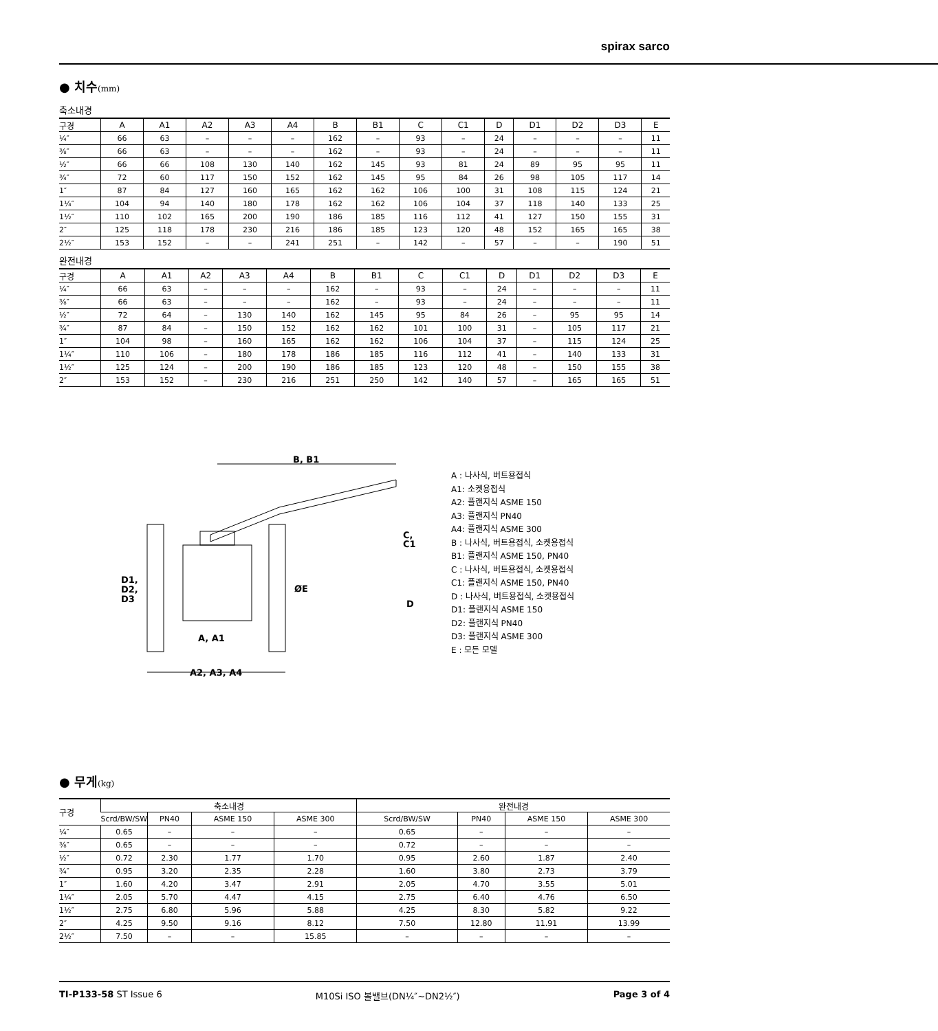spirax sarco
● 치수(mm)
축소내경
| 구경 | A | A1 | A2 | A3 | A4 | B | B1 | C | C1 | D | D1 | D2 | D3 | E |
| --- | --- | --- | --- | --- | --- | --- | --- | --- | --- | --- | --- | --- | --- | --- |
| ¼″ | 66 | 63 | – | – | – | 162 | – | 93 | – | 24 | – | – | – | 11 |
| ⅜″ | 66 | 63 | – | – | – | 162 | – | 93 | – | 24 | – | – | – | 11 |
| ½″ | 66 | 66 | 108 | 130 | 140 | 162 | 145 | 93 | 81 | 24 | 89 | 95 | 95 | 11 |
| ¾″ | 72 | 60 | 117 | 150 | 152 | 162 | 145 | 95 | 84 | 26 | 98 | 105 | 117 | 14 |
| 1″ | 87 | 84 | 127 | 160 | 165 | 162 | 162 | 106 | 100 | 31 | 108 | 115 | 124 | 21 |
| 1¼″ | 104 | 94 | 140 | 180 | 178 | 162 | 162 | 106 | 104 | 37 | 118 | 140 | 133 | 25 |
| 1½″ | 110 | 102 | 165 | 200 | 190 | 186 | 185 | 116 | 112 | 41 | 127 | 150 | 155 | 31 |
| 2″ | 125 | 118 | 178 | 230 | 216 | 186 | 185 | 123 | 120 | 48 | 152 | 165 | 165 | 38 |
| 2½″ | 153 | 152 | – | – | 241 | 251 | – | 142 | – | 57 | – | – | 190 | 51 |
완전내경
| 구경 | A | A1 | A2 | A3 | A4 | B | B1 | C | C1 | D | D1 | D2 | D3 | E |
| --- | --- | --- | --- | --- | --- | --- | --- | --- | --- | --- | --- | --- | --- | --- |
| ¼″ | 66 | 63 | – | – | – | 162 | – | 93 | – | 24 | – | – | – | 11 |
| ⅜″ | 66 | 63 | – | – | – | 162 | – | 93 | – | 24 | – | – | – | 11 |
| ½″ | 72 | 64 | – | 130 | 140 | 162 | 145 | 95 | 84 | 26 | – | 95 | 95 | 14 |
| ¾″ | 87 | 84 | – | 150 | 152 | 162 | 162 | 101 | 100 | 31 | – | 105 | 117 | 21 |
| 1″ | 104 | 98 | – | 160 | 165 | 162 | 162 | 106 | 104 | 37 | – | 115 | 124 | 25 |
| 1¼″ | 110 | 106 | – | 180 | 178 | 186 | 185 | 116 | 112 | 41 | – | 140 | 133 | 31 |
| 1½″ | 125 | 124 | – | 200 | 190 | 186 | 185 | 123 | 120 | 48 | – | 150 | 155 | 38 |
| 2″ | 153 | 152 | – | 230 | 216 | 251 | 250 | 142 | 140 | 57 | – | 165 | 165 | 51 |
B, B1
D1,
D2,
D3
C,
C1
D
ØE
A, A1
A2, A3, A4
A : 나사식, 버트용접식
A1: 소켓용접식
A2: 플랜지식 ASME 150
A3: 플랜지식 PN40
A4: 플랜지식 ASME 300
B : 나사식, 버트용접식, 소켓용접식
B1: 플랜지식 ASME 150, PN40
C : 나사식, 버트용접식, 소켓용접식
C1: 플랜지식 ASME 150, PN40
D : 나사식, 버트용접식, 소켓용접식
D1: 플랜지식 ASME 150
D2: 플랜지식 PN40
D3: 플랜지식 ASME 300
E : 모든 모델
● 무게(kg)
| 구경 | 축소내경 | | | | 완전내경 | | | |
| --- | --- | --- | --- | --- | --- | --- | --- | --- |
| | Scrd/BW/SW | PN40 | ASME 150 | ASME 300 | Scrd/BW/SW | PN40 | ASME 150 | ASME 300 |
| ¼″ | 0.65 | – | – | – | 0.65 | – | – | – |
| ⅜″ | 0.65 | – | – | – | 0.72 | – | – | – |
| ½″ | 0.72 | 2.30 | 1.77 | 1.70 | 0.95 | 2.60 | 1.87 | 2.40 |
| ¾″ | 0.95 | 3.20 | 2.35 | 2.28 | 1.60 | 3.80 | 2.73 | 3.79 |
| 1″ | 1.60 | 4.20 | 3.47 | 2.91 | 2.05 | 4.70 | 3.55 | 5.01 |
| 1¼″ | 2.05 | 5.70 | 4.47 | 4.15 | 2.75 | 6.40 | 4.76 | 6.50 |
| 1½″ | 2.75 | 6.80 | 5.96 | 5.88 | 4.25 | 8.30 | 5.82 | 9.22 |
| 2″ | 4.25 | 9.50 | 9.16 | 8.12 | 7.50 | 12.80 | 11.91 | 13.99 |
| 2½″ | 7.50 | – | – | 15.85 | – | – | – | – |
TI-P133-58 ST Issue 6 M10Si ISO 볼밸브(DN¼″~DN2½″) Page 3 of 4